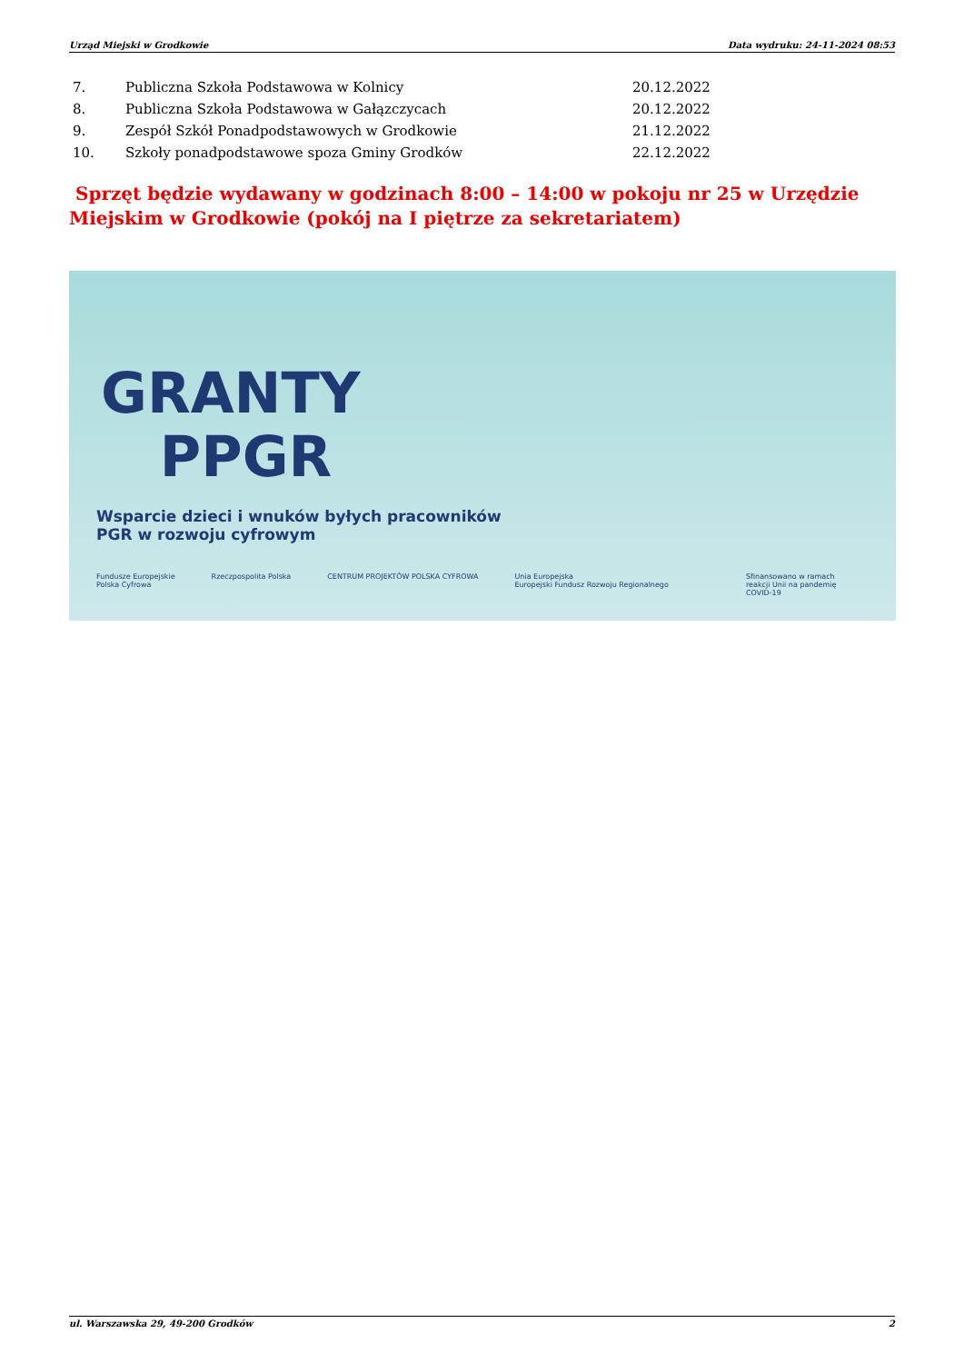Urząd Miejski w Grodkowie Data wydruku: 24-11-2024 08:53
| 7. | Publiczna Szkoła Podstawowa w Kolnicy | 20.12.2022 |
| 8. | Publiczna Szkoła Podstawowa w Gałązczycach | 20.12.2022 |
| 9. | Zespół Szkół Ponadpodstawowych w Grodkowie | 21.12.2022 |
| 10. | Szkoły ponadpodstawowe spoza Gminy Grodków | 22.12.2022 |
Sprzęt będzie wydawany w godzinach 8:00 – 14:00 w pokoju nr 25 w Urzędzie Miejskim w Grodkowie (pokój na I piętrze za sekretariatem)
GRANTY
PPGR
Wsparcie dzieci i wnuków byłych pracowników
PGR w rozwoju cyfrowym
Fundusze Europejskie
Polska Cyfrowa Rzeczpospolita Polska CENTRUM PROJEKTÓW POLSKA CYFROWA Unia Europejska
Europejski Fundusz Rozwoju Regionalnego
Sfinansowano w ramach
reakcji Unii na pandemię
COVID-19
ul. Warszawska 29, 49-200 Grodków 2